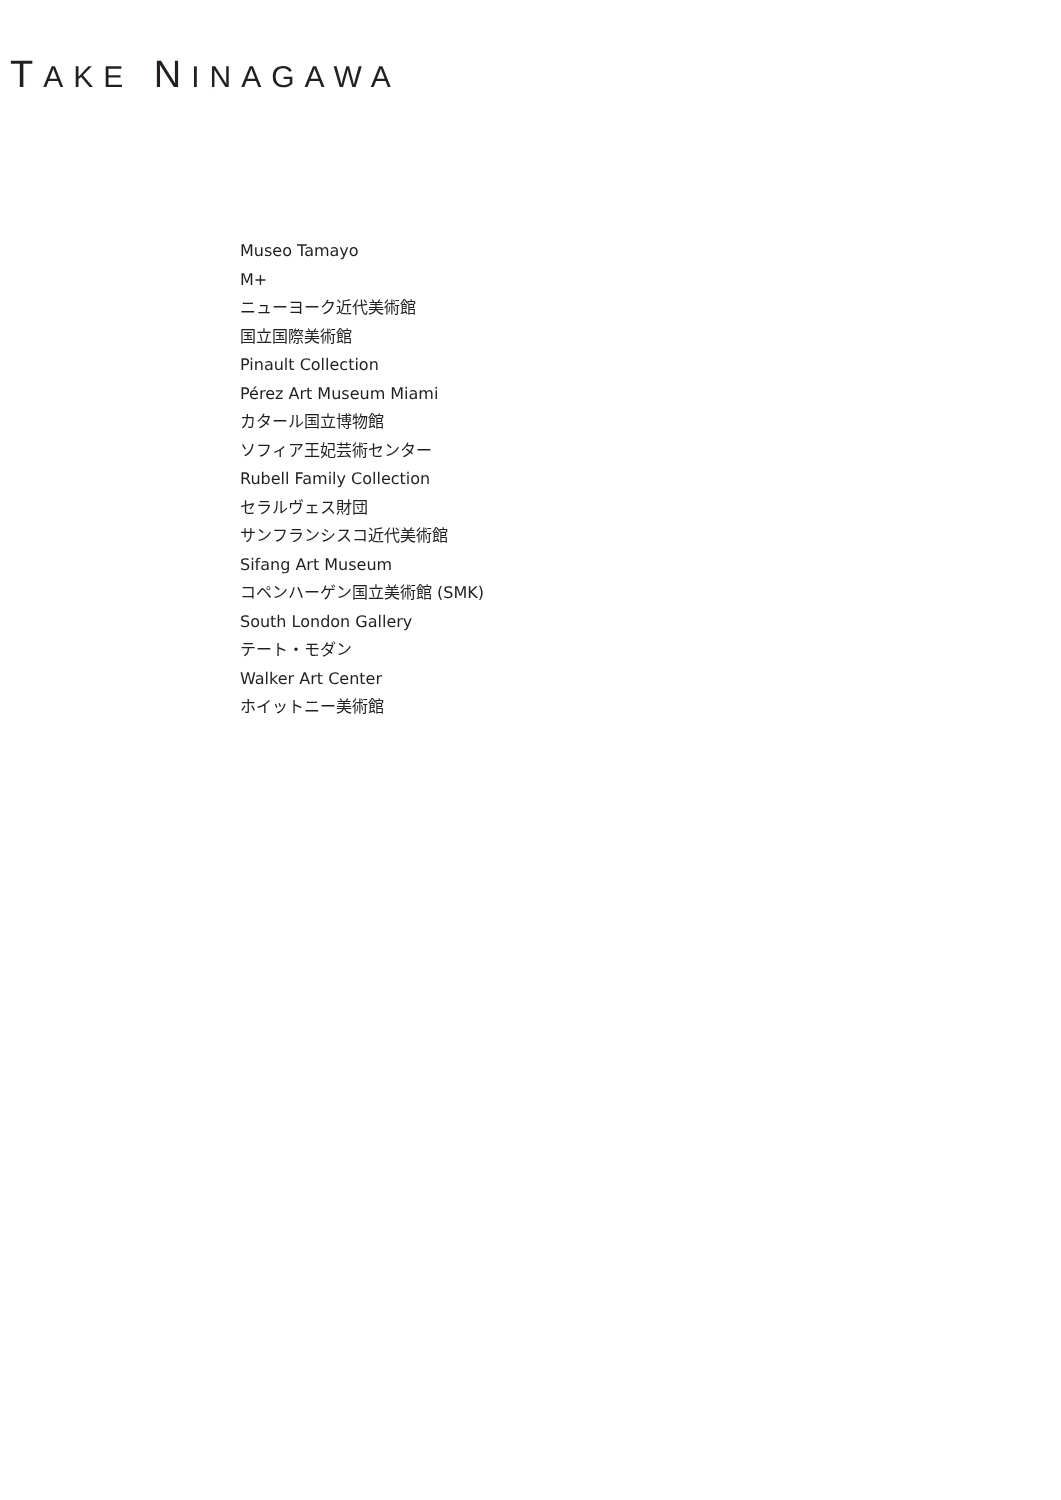TAKE NINAGAWA
Museo Tamayo
M+
ニューヨーク近代美術館
国立国際美術館
Pinault Collection
Pérez Art Museum Miami
カタール国立博物館
ソフィア王妃芸術センター
Rubell Family Collection
セラルヴェス財団
サンフランシスコ近代美術館
Sifang Art Museum
コペンハーゲン国立美術館 (SMK)
South London Gallery
テート・モダン
Walker Art Center
ホイットニー美術館